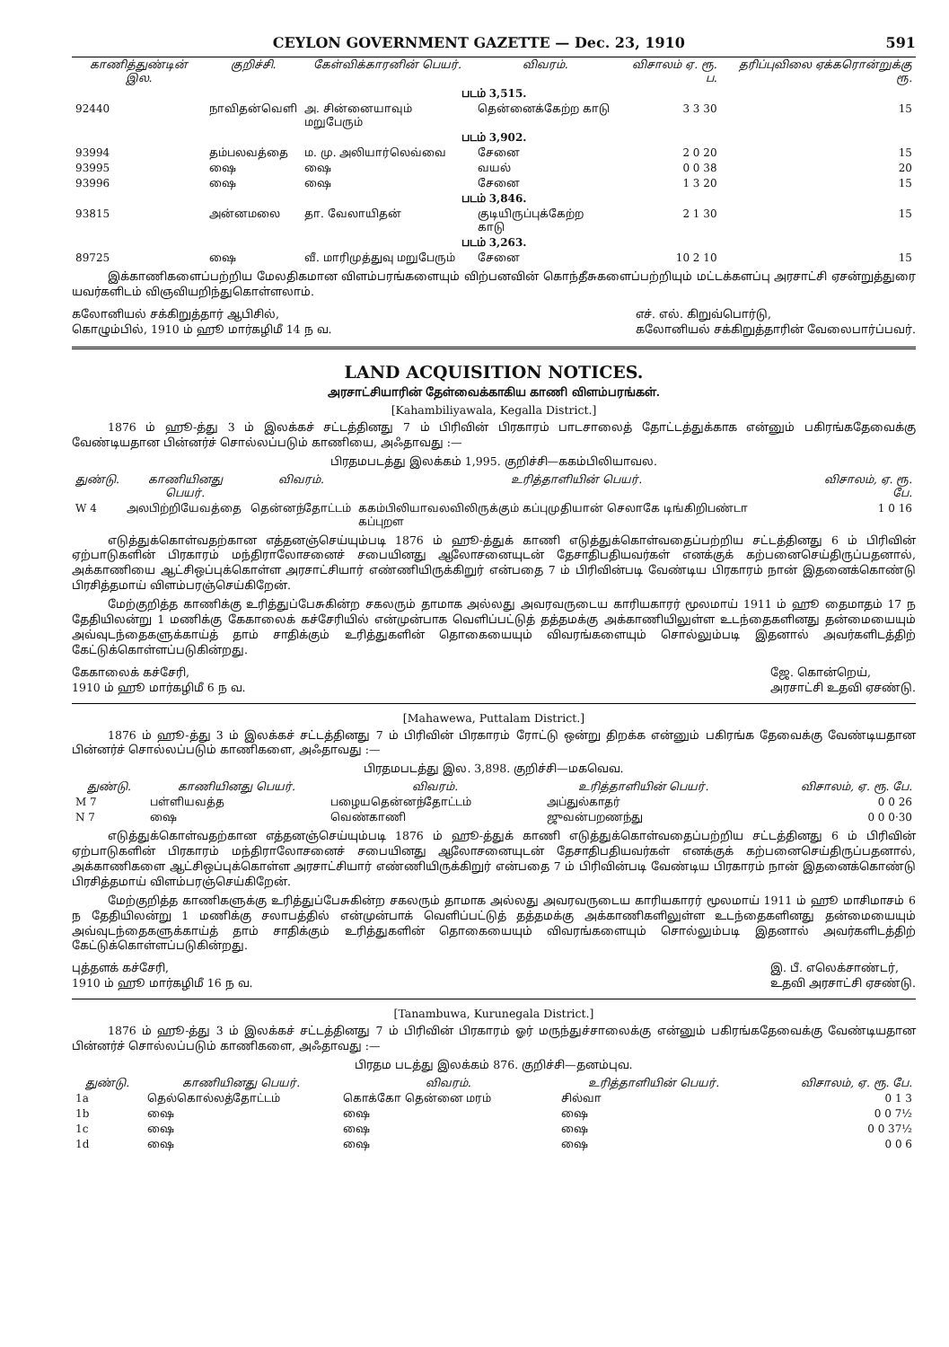CEYLON GOVERNMENT GAZETTE — Dec. 23, 1910 591
| காணித்துண்டின் இல. | குறிச்சி. | கேள்விக்காரனின் பெயர். | விவரம். | விசாலம் ஏ. ரூ. ப. | தரிப்புவிலை ஏக்கரொன்றுக்கு ரூ. |
| --- | --- | --- | --- | --- | --- |
| படம் 3,515. | | | | | |
| 92440 | நாவிதன்வெளி | அ. சின்னையாவும் மறுபேரும் | தென்னைக்கேற்ற காடு | 3 3 30 | 15 |
| படம் 3,902. | | | | | |
| 93994 | தம்பலவத்தை | ம. மு. அலியார்லெவ்வை | சேனை | 2 0 20 | 15 |
| 93995 | ஷை | ஷை | வயல் | 0 0 38 | 20 |
| 93996 | ஷை | ஷை | சேனை | 1 3 20 | 15 |
| படம் 3,846. | | | | | |
| 93815 | அன்னமலை | தா. வேலாயிதன் | குடியிருப்புக்கேற்ற காடு | 2 1 30 | 15 |
| படம் 3,263. | | | | | |
| 89725 | ஷை | வீ. மாரிமுத்துவு மறுபேரும் | சேனை | 10 2 10 | 15 |
இக்காணிகளைப்பற்றிய மேலதிகமான விளம்பரங்களையும் விற்பனவின் கொந்தீசுகளைப்பற்றியும் மட்டக்களப்பு அரசாட்சி ஏசன்றுத்துரை யவர்களிடம் விஞவியறிந்துகொள்ளலாம்.
கலோனியல் சக்கிறுத்தார் ஆபிசில்,
கொழும்பில், 1910 ம் ஹூ மார்கழிமீ 14 ந வ.
எச். எல். கிறுவ்பொர்டு,
கலோனியல் சக்கிறுத்தாரின் வேலைபார்ப்பவர்.
LAND ACQUISITION NOTICES.
அரசாட்சியாரின் தேள்வைக்காகிய காணி விளம்பரங்கள்.
[Kahambiliyawala, Kegalla District.]
1876 ம் ஹூ-த்து 3 ம் இலக்கச் சட்டத்தினது 7 ம் பிரிவின் பிரகாரம் பாடசாலைத் தோட்டத்துக்காக என்னும் பகிரங்கதேவைக்கு வேண்டியதான பின்னர்ச் சொல்லப்படும் காணியை, அஃதாவது :—
பிரதமபடத்து இலக்கம் 1,995. குறிச்சி—ககம்பிலியாவல.
| துண்டு. | காணியினது பெயர். | விவரம். | உரித்தாளியின் பெயர். | விசாலம், ஏ. ரூ. பே. |
| --- | --- | --- | --- | --- |
| W 4 | அலபிற்றியேவத்தை | தென்னந்தோட்டம் | ககம்பிலியாவலவிலிருக்கும் கப்புமுதியான் செலாகே டிங்கிறிபண்டா கப்புறள | 1 0 16 |
எடுத்துக்கொள்வதற்கான எத்தனஞ்செய்யும்படி 1876 ம் ஹூ-த்துக் காணி எடுத்துக்கொள்வதைப்பற்றிய சட்டத்தினது 6 ம் பிரிவின் ஏற்பாடுகளின் பிரகாரம் மந்திராலோசனைச் சபையினது ஆலோசனையுடன் தேசாதிபதியவர்கள் எனக்குக் கற்பனைசெய்திருப்பதனால், அக்காணியை ஆட்சிஒப்புக்கொள்ள அரசாட்சியார் எண்ணியிருக்கிறுர் என்பதை 7 ம் பிரிவின்படி வேண்டிய பிரகாரம் நான் இதனைக்கொண்டு பிரசித்தமாய் விளம்பரஞ்செய்கிறேன்.
மேற்குறித்த காணிக்கு உரித்துப்பேசுகின்ற சகலரும் தாமாக அல்லது அவரவருடைய காரியகாரர் மூலமாய் 1911 ம் ஹூ தைமாதம் 17 ந தேதியிலன்று 1 மணிக்கு கேகாலைக் கச்சேரியில் என்முன்பாக வெளிப்பட்டுத் தத்தமக்கு அக்காணியிலுள்ள உடந்தைகளினது தன்மையையும் அவ்வுடந்தைகளுக்காய்த் தாம் சாதிக்கும் உரித்துகளின் தொகையையும் விவரங்களையும் சொல்லும்படி இதனால் அவர்களிடத்திற் கேட்டுக்கொள்ளப்படுகின்றது.
கேகாலைக் கச்சேரி,
1910 ம் ஹூ மார்கழிமீ 6 ந வ.
ஜே. கொன்றெய்,
அரசாட்சி உதவி ஏசண்டு.
[Mahawewa, Puttalam District.]
1876 ம் ஹூ-த்து 3 ம் இலக்கச் சட்டத்தினது 7 ம் பிரிவின் பிரகாரம் ரோட்டு ஒன்று திறக்க என்னும் பகிரங்க தேவைக்கு வேண்டியதான பின்னர்ச் சொல்லப்படும் காணிகளை, அஃதாவது :—
பிரதமபடத்து இல. 3,898. குறிச்சி—மகவெவ.
| துண்டு. | காணியினது பெயர். | விவரம். | உரித்தாளியின் பெயர். | விசாலம், ஏ. ரூ. பே. |
| --- | --- | --- | --- | --- |
| M 7 | பள்ளியவத்த | பழையதென்னந்தோட்டம் | அப்துல்காதர் | 0 0 26 |
| N 7 | ஷை | வெண்காணி | ஜுவன்பறணந்து | 0 0 0·30 |
எடுத்துக்கொள்வதற்கான எத்தனஞ்செய்யும்படி 1876 ம் ஹூ-த்துக் காணி எடுத்துக்கொள்வதைப்பற்றிய சட்டத்தினது 6 ம் பிரிவின் ஏற்பாடுகளின் பிரகாரம் மந்திராலோசனைச் சபையினது ஆலோசனையுடன் தேசாதிபதியவர்கள் எனக்குக் கற்பனைசெய்திருப்பதனால், அக்காணிகளை ஆட்சிஒப்புக்கொள்ள அரசாட்சியார் எண்ணியிருக்கிறுர் என்பதை 7 ம் பிரிவின்படி வேண்டிய பிரகாரம் நான் இதனைக்கொண்டு பிரசித்தமாய் விளம்பரஞ்செய்கிறேன்.
மேற்குறித்த காணிகளுக்கு உரித்துப்பேசுகின்ற சகலரும் தாமாக அல்லது அவரவருடைய காரியகாரர் மூலமாய் 1911 ம் ஹூ மாசிமாசம் 6 ந தேதியிலன்று 1 மணிக்கு சலாபத்தில் என்முன்பாக் வெளிப்பட்டுத் தத்தமக்கு அக்காணிகளிலுள்ள உடந்தைகளினது தன்மையையும் அவ்வுடந்தைகளுக்காய்த் தாம் சாதிக்கும் உரித்துகளின் தொகையையும் விவரங்களையும் சொல்லும்படி இதனால் அவர்களிடத்திற் கேட்டுக்கொள்ளப்படுகின்றது.
புத்தளக் கச்சேரி,
1910 ம் ஹூ மார்கழிமீ 16 ந வ.
இ. பீ. எலெக்சாண்டர்,
உதவி அரசாட்சி ஏசண்டு.
[Tanambuwa, Kurunegala District.]
1876 ம் ஹூ-த்து 3 ம் இலக்கச் சட்டத்தினது 7 ம் பிரிவின் பிரகாரம் ஓர் மருந்துச்சாலைக்கு என்னும் பகிரங்கதேவைக்கு வேண்டியதான பின்னர்ச் சொல்லப்படும் காணிகளை, அஃதாவது :—
பிரதம படத்து இலக்கம் 876. குறிச்சி—தனம்புவ.
| துண்டு. | காணியினது பெயர். | விவரம். | உரித்தாளியின் பெயர். | விசாலம், ஏ. ரூ. பே. |
| --- | --- | --- | --- | --- |
| 1a | தெல்கொல்லத்தோட்டம் | கொக்கோ தென்னை மரம் | சில்வா | 0 1 3 |
| 1b | ஷை | ஷை | ஷை | 0 0 7½ |
| 1c | ஷை | ஷை | ஷை | 0 0 37½ |
| 1d | ஷை | ஷை | ஷை | 0 0 6 |